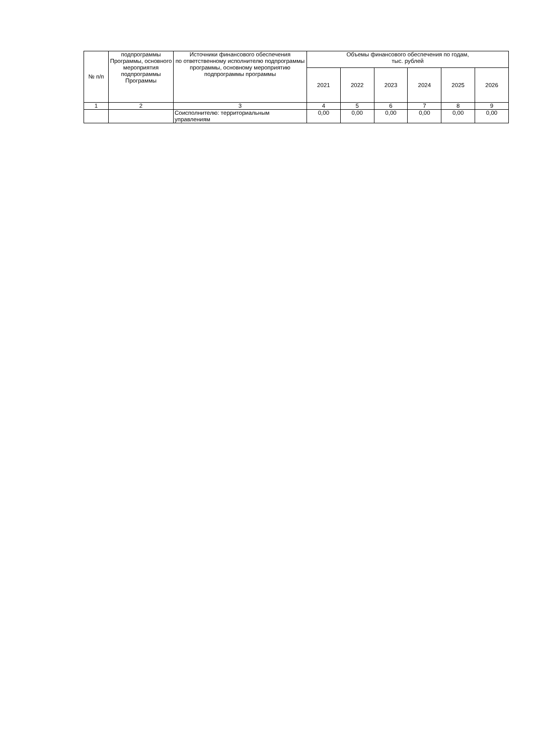| № п/п | подпрограммы Программы, основного мероприятия подпрограммы Программы | Источники финансового обеспечения по ответственному исполнителю подпрограммы программы, основному мероприятию подпрограммы программы | Объемы финансового обеспечения по годам, тыс. рублей | | | | | |
| --- | --- | --- | --- | --- | --- | --- | --- | --- |
| | | | 2021 | 2022 | 2023 | 2024 | 2025 | 2026 |
| 1 | 2 | 3 | 4 | 5 | 6 | 7 | 8 | 9 |
| | | Соисполнителю: территориальным управлениям | 0,00 | 0,00 | 0,00 | 0,00 | 0,00 | 0,00 |